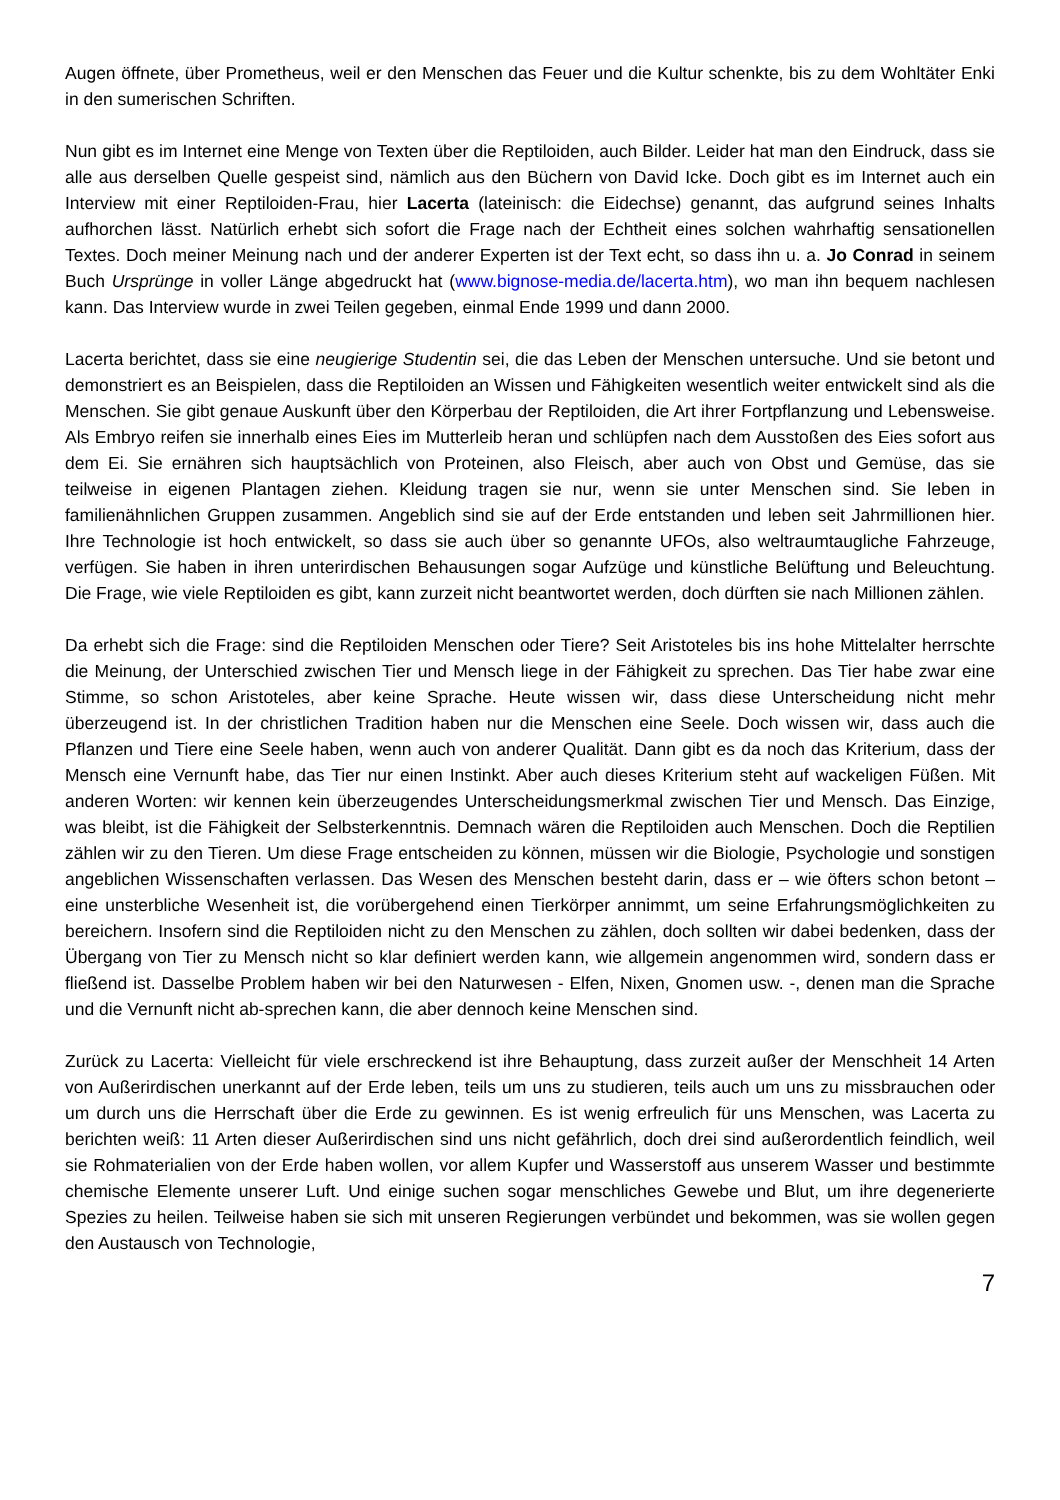Augen öffnete, über Prometheus, weil er den Menschen das Feuer und die Kultur schenkte, bis zu dem Wohltäter Enki in den sumerischen Schriften.
Nun gibt es im Internet eine Menge von Texten über die Reptiloiden, auch Bilder. Leider hat man den Eindruck, dass sie alle aus derselben Quelle gespeist sind, nämlich aus den Büchern von David Icke. Doch gibt es im Internet auch ein Interview mit einer Reptiloiden-Frau, hier Lacerta (lateinisch: die Eidechse) genannt, das aufgrund seines Inhalts aufhorchen lässt. Natürlich erhebt sich sofort die Frage nach der Echtheit eines solchen wahrhaftig sensationellen Textes. Doch meiner Meinung nach und der anderer Experten ist der Text echt, so dass ihn u. a. Jo Conrad in seinem Buch Ursprünge in voller Länge abgedruckt hat (www.bignose-media.de/lacerta.htm), wo man ihn bequem nachlesen kann. Das Interview wurde in zwei Teilen gegeben, einmal Ende 1999 und dann 2000.
Lacerta berichtet, dass sie eine neugierige Studentin sei, die das Leben der Menschen untersuche. Und sie betont und demonstriert es an Beispielen, dass die Reptiloiden an Wissen und Fähigkeiten wesentlich weiter entwickelt sind als die Menschen. Sie gibt genaue Auskunft über den Körperbau der Reptiloiden, die Art ihrer Fortpflanzung und Lebensweise. Als Embryo reifen sie innerhalb eines Eies im Mutterleib heran und schlüpfen nach dem Ausstoßen des Eies sofort aus dem Ei. Sie ernähren sich hauptsächlich von Proteinen, also Fleisch, aber auch von Obst und Gemüse, das sie teilweise in eigenen Plantagen ziehen. Kleidung tragen sie nur, wenn sie unter Menschen sind. Sie leben in familienähnlichen Gruppen zusammen. Angeblich sind sie auf der Erde entstanden und leben seit Jahrmillionen hier. Ihre Technologie ist hoch entwickelt, so dass sie auch über so genannte UFOs, also weltraumtaugliche Fahrzeuge, verfügen. Sie haben in ihren unterirdischen Behausungen sogar Aufzüge und künstliche Belüftung und Beleuchtung. Die Frage, wie viele Reptiloiden es gibt, kann zurzeit nicht beantwortet werden, doch dürften sie nach Millionen zählen.
Da erhebt sich die Frage: sind die Reptiloiden Menschen oder Tiere? Seit Aristoteles bis ins hohe Mittelalter herrschte die Meinung, der Unterschied zwischen Tier und Mensch liege in der Fähigkeit zu sprechen. Das Tier habe zwar eine Stimme, so schon Aristoteles, aber keine Sprache. Heute wissen wir, dass diese Unterscheidung nicht mehr überzeugend ist. In der christlichen Tradition haben nur die Menschen eine Seele. Doch wissen wir, dass auch die Pflanzen und Tiere eine Seele haben, wenn auch von anderer Qualität. Dann gibt es da noch das Kriterium, dass der Mensch eine Vernunft habe, das Tier nur einen Instinkt. Aber auch dieses Kriterium steht auf wackeligen Füßen. Mit anderen Worten: wir kennen kein überzeugendes Unterscheidungsmerkmal zwischen Tier und Mensch. Das Einzige, was bleibt, ist die Fähigkeit der Selbsterkenntnis. Demnach wären die Reptiloiden auch Menschen. Doch die Reptilien zählen wir zu den Tieren. Um diese Frage entscheiden zu können, müssen wir die Biologie, Psychologie und sonstigen angeblichen Wissenschaften verlassen. Das Wesen des Menschen besteht darin, dass er – wie öfters schon betont – eine unsterbliche Wesenheit ist, die vorübergehend einen Tierkörper annimmt, um seine Erfahrungsmöglichkeiten zu bereichern. Insofern sind die Reptiloiden nicht zu den Menschen zu zählen, doch sollten wir dabei bedenken, dass der Übergang von Tier zu Mensch nicht so klar definiert werden kann, wie allgemein angenommen wird, sondern dass er fließend ist. Dasselbe Problem haben wir bei den Naturwesen - Elfen, Nixen, Gnomen usw. -, denen man die Sprache und die Vernunft nicht ab-sprechen kann, die aber dennoch keine Menschen sind.
Zurück zu Lacerta: Vielleicht für viele erschreckend ist ihre Behauptung, dass zurzeit außer der Menschheit 14 Arten von Außerirdischen unerkannt auf der Erde leben, teils um uns zu studieren, teils auch um uns zu missbrauchen oder um durch uns die Herrschaft über die Erde zu gewinnen. Es ist wenig erfreulich für uns Menschen, was Lacerta zu berichten weiß: 11 Arten dieser Außerirdischen sind uns nicht gefährlich, doch drei sind außerordentlich feindlich, weil sie Rohmaterialien von der Erde haben wollen, vor allem Kupfer und Wasserstoff aus unserem Wasser und bestimmte chemische Elemente unserer Luft. Und einige suchen sogar menschliches Gewebe und Blut, um ihre degenerierte Spezies zu heilen. Teilweise haben sie sich mit unseren Regierungen verbündet und bekommen, was sie wollen gegen den Austausch von Technologie,
7